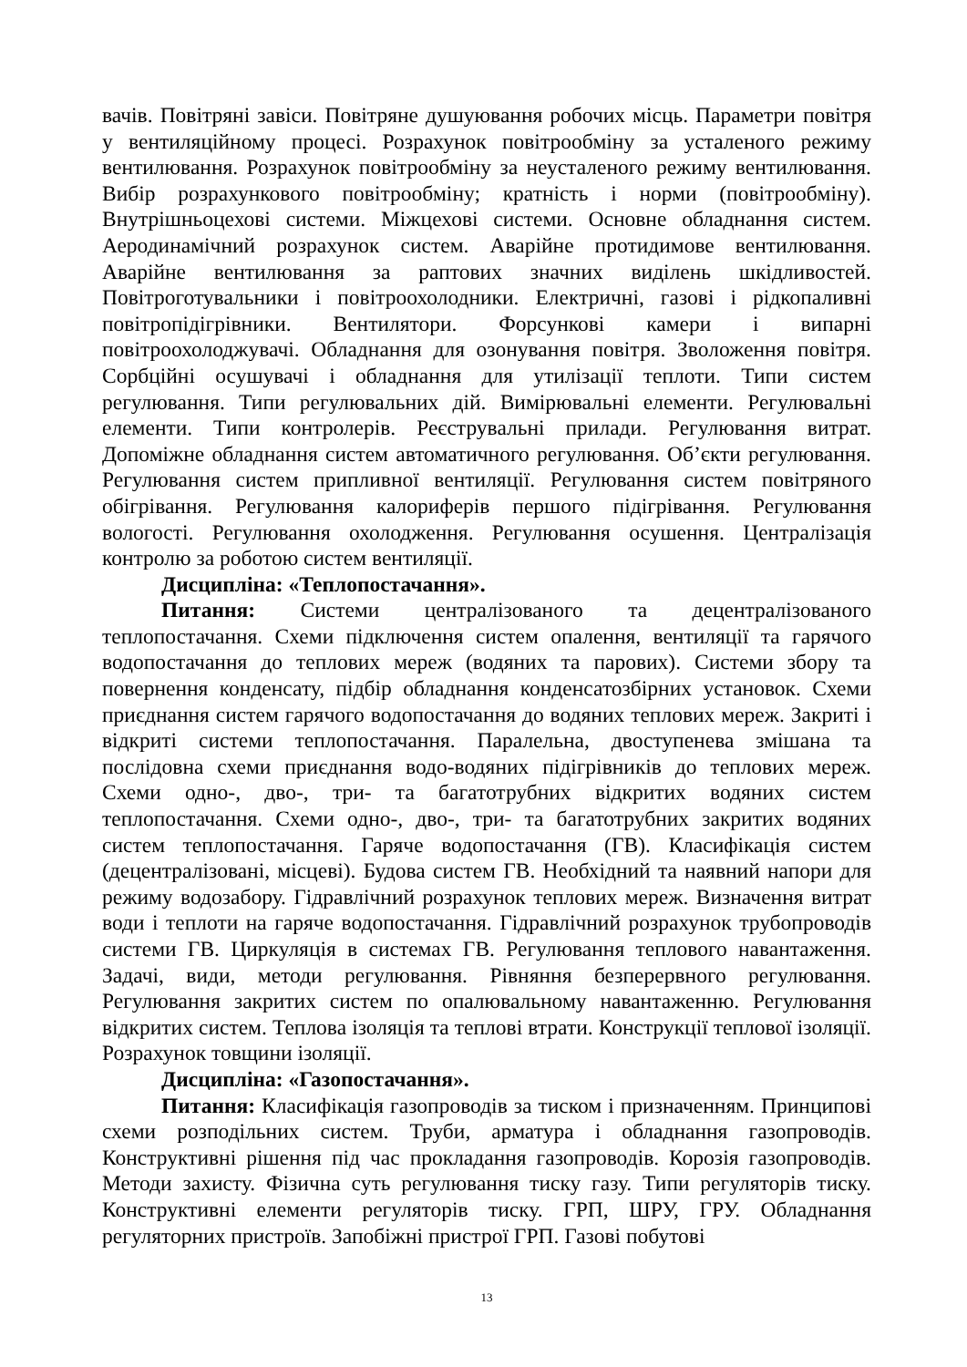вачів. Повітряні завіси. Повітряне душуювання робочих місць. Параметри повітря у вентиляційному процесі. Розрахунок повітрообміну за усталеного режиму вентилювання. Розрахунок повітрообміну за неусталеного режиму вентилювання. Вибір розрахункового повітрообміну; кратність і норми (повітрообміну). Внутрішньоцехові системи. Міжцехові системи. Основне обладнання систем. Аеродинамічний розрахунок систем. Аварійне протидимове вентилювання. Аварійне вентилювання за раптових значних виділень шкідливостей. Повітроготувальники і повітроохолодники. Електричні, газові і рідкопаливні повітропідігрівники. Вентилятори. Форсункові камери і випарні повітроохолоджувачі. Обладнання для озонування повітря. Зволоження повітря. Сорбційні осушувачі і обладнання для утилізації теплоти. Типи систем регулювання. Типи регулювальних дій. Вимірювальні елементи. Регулювальні елементи. Типи контролерів. Реєструвальні прилади. Регулювання витрат. Допоміжне обладнання систем автоматичного регулювання. Об’єкти регулювання. Регулювання систем припливної вентиляції. Регулювання систем повітряного обігрівання. Регулювання калориферів першого підігрівання. Регулювання вологості. Регулювання охолодження. Регулювання осушення. Централізація контролю за роботою систем вентиляції.
Дисципліна: «Теплопостачання».
Питання: Системи централізованого та децентралізованого теплопостачання. Схеми підключення систем опалення, вентиляції та гарячого водопостачання до теплових мереж (водяних та парових). Системи збору та повернення конденсату, підбір обладнання конденсатозбірних установок. Схеми приєднання систем гарячого водопостачання до водяних теплових мереж. Закриті і відкриті системи теплопостачання. Паралельна, двоступенева змішана та послідовна схеми приєднання водо-водяних підігрівників до теплових мереж. Схеми одно-, дво-, три- та багатотрубних відкритих водяних систем теплопостачання. Схеми одно-, дво-, три- та багатотрубних закритих водяних систем теплопостачання. Гаряче водопостачання (ГВ). Класифікація систем (децентралізовані, місцеві). Будова систем ГВ. Необхідний та наявний напори для режиму водозабору. Гідравлічний розрахунок теплових мереж. Визначення витрат води і теплоти на гаряче водопостачання. Гідравлічний розрахунок трубопроводів системи ГВ. Циркуляція в системах ГВ. Регулювання теплового навантаження. Задачі, види, методи регулювання. Рівняння безперервного регулювання. Регулювання закритих систем по опалювальному навантаженню. Регулювання відкритих систем. Теплова ізоляція та теплові втрати. Конструкції теплової ізоляції. Розрахунок товщини ізоляції.
Дисципліна: «Газопостачання».
Питання: Класифікація газопроводів за тиском і призначенням. Принципові схеми розподільних систем. Труби, арматура і обладнання газопроводів. Конструктивні рішення під час прокладання газопроводів. Корозія газопроводів. Методи захисту. Фізична суть регулювання тиску газу. Типи регуляторів тиску. Конструктивні елементи регуляторів тиску. ГРП, ШРУ, ГРУ. Обладнання регуляторних пристроїв. Запобіжні пристрої ГРП. Газові побутові
13